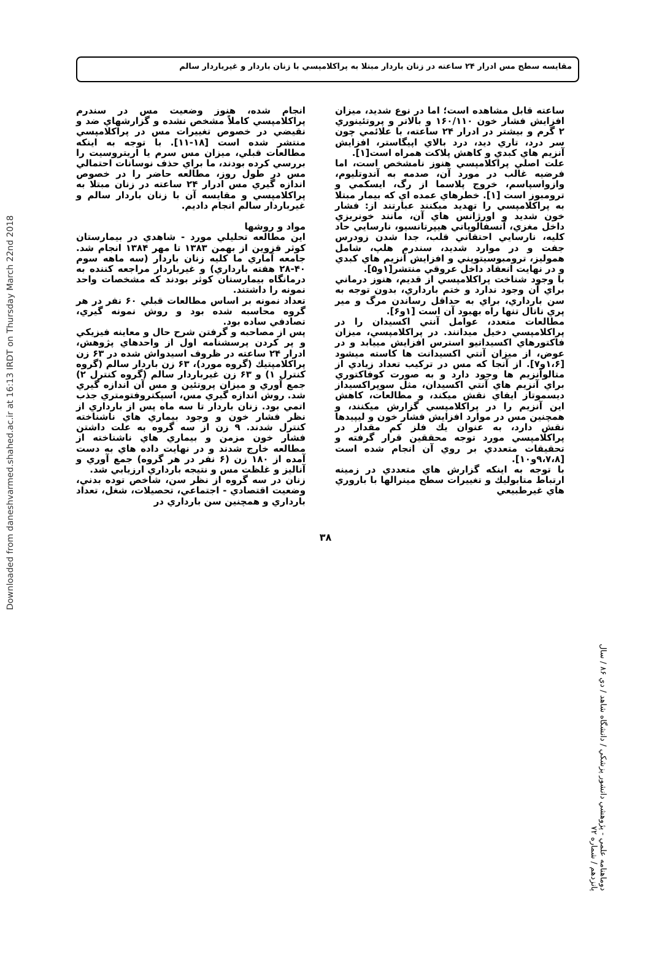Downloaded from daneshvarmed.shahed.ac.ir at 16:13 IRDT on Thursday March 22nd 2018
مقايسه سطح مس ادرار ۲۴ ساعته در زنان باردار مبتلا به پراكلامپسي با زنان باردار و غيرباردار سالم
ساعته قابل مشاهده است؛ اما در نوع شديد، ميزان افزايش فشار خون ۱۶۰/۱۱۰ و بالاتر و پروتئينوري ۲ گرم و بيشتر در ادرار ۲۴ ساعته، با علائمي چون سر درد، تاري ديد، درد بالاي اپيگاستر، افزايش آنزيم هاي كبدي و كاهش پلاكت همراه است[۱].
علت اصلي پراكلامپسي هنوز نامشخص است، اما فرضيه غالب در مورد آن، صدمه به آندوتليوم، وازواسپاسم، خروج پلاسما از رگ، ايسكمي و ترومبوز است [۱]. خطرهاي عمده اي كه بيمار مبتلا به پراكلامپسي را تهديد ميكنند عبارتند از: فشار خون شديد و اورژانس هاي آن، مانند خونريزي داخل مغزي، آنسفالوپاتي هيپرتانسيو، نارسايي حاد كليه، نارسايي احتقاني قلب، جدا شدن زودرس جفت و در موارد شديد، سندرم هلپ، شامل هموليز، ترومبوسيتوپني و افزايش آنزيم هاي كبدي و در نهايت انعقاد داخل عروقي منتشر[۱و۵].
با وجود شناخت پراكلامپسي از قديم، هنوز درماني براي آن وجود ندارد و ختم بارداري، بدون توجه به سن بارداري، براي به حداقل رساندن مرگ و مير پري ناتال تنها راه بهبود آن است [۱و۶].
مطالعات متعدد، عوامل آنتي اكسيدان را در پراكلامپسي دخيل ميدانند. در پراكلامپسي، ميزان فاكتورهاي اكسيداتيو استرس افزايش مييابد و در عوض، از ميزان آنتي اكسيدانت ها كاسته ميشود [۱،۶و۷]. از آنجا كه مس در تركيب تعداد زيادي از متالوآنزيم ها وجود دارد و به صورت كوفاكتوري براي آنزيم هاي آنتي اكسيدان، مثل سوپراكسيداز ديسموتاز ايفاي نقش ميكند، و مطالعات، كاهش اين آنزيم را در پراكلامپسي گزارش ميكنند، و همچنين مس در موارد افزايش فشار خون و ليپيدها نقش دارد، به عنوان يك فلز كم مقدار در پراكلامپسي مورد توجه محققين قرار گرفته و تحقيقات متعددي بر روي آن انجام شده است [۹،۷،۸و۱۰].
با توجه به اينكه گزارش هاي متعددي در زمينه ارتباط متابوليك و تغييرات سطح مينرالها با باروري هاي غيرطبيعي
انجام شده، هنوز وضعيت مس در سندرم پراكلامپسي كاملاً مشخص نشده و گزارشهاي ضد و نقيضي در خصوص تغييرات مس در پراكلامپسي منتشر شده است [۱۸-۱۱]. با توجه به اينكه مطالعات قبلي، ميزان مس سرم يا اريتروسيت را بررسي كرده بودند، ما براي حذف نوسانات احتمالي مس در طول روز، مطالعه حاضر را در خصوص اندازه گيري مس ادرار ۲۴ ساعته در زنان مبتلا به پراكلامپسي و مقايسه آن با زنان باردار سالم و غيرباردار سالم انجام داديم.
مواد و روشها
اين مطالعه تحليلي مورد - شاهدي در بيمارستان كوثر قزوين از بهمن ۱۳۸۳ تا مهر ۱۳۸۴ انجام شد. جامعه آماري ما كليه زنان باردار (سه ماهه سوم ۴۰-۲۸ هفته بارداري) و غيرباردار مراجعه كننده به درمانگاه بيمارستان كوثر بودند كه مشخصات واحد نمونه را داشتند.
تعداد نمونه بر اساس مطالعات قبلي ۶۰ نفر در هر گروه محاسبه شده بود و روش نمونه گيري، تصادفي ساده بود.
پس از مصاحبه و گرفتن شرح حال و معاينه فيزيكي و پر كردن پرسشنامه اول از واحدهاي پژوهش، ادرار ۲۴ ساعته در ظروف اسيدواش شده در ۶۳ زن پراكلامپتيك (گروه مورد)، ۶۳ زن باردار سالم (گروه كنترل ۱) و ۶۳ زن غيرباردار سالم (گروه كنترل ۲) جمع آوري و ميزان پروتئين و مس آن اندازه گيري شد. روش اندازه گيري مس، اسپكتروفتومتري جذب اتمي بود. زنان باردار تا سه ماه پس از بارداري از نظر فشار خون و وجود بيماري هاي ناشناخته كنترل شدند. ۹ زن از سه گروه به علت داشتن فشار خون مزمن و بيماري هاي ناشناخته از مطالعه خارج شدند و در نهايت داده هاي به دست آمده از ۱۸۰ زن (۶ نفر در هر گروه) جمع آوري و آناليز و غلظت مس و نتيجه بارداري ارزيابي شد.
زنان در سه گروه از نظر سن، شاخص توده بدني، وضعيت اقتصادي - اجتماعي، تحصيلات، شغل، تعداد بارداري و همچنين سن بارداري در
دوماهنامه علمي - پژوهشي دانشور پزشكي / دانشگاه شاهد / دي ۸۶ / سال پانزدهم / شماره ۷۲
۳۸